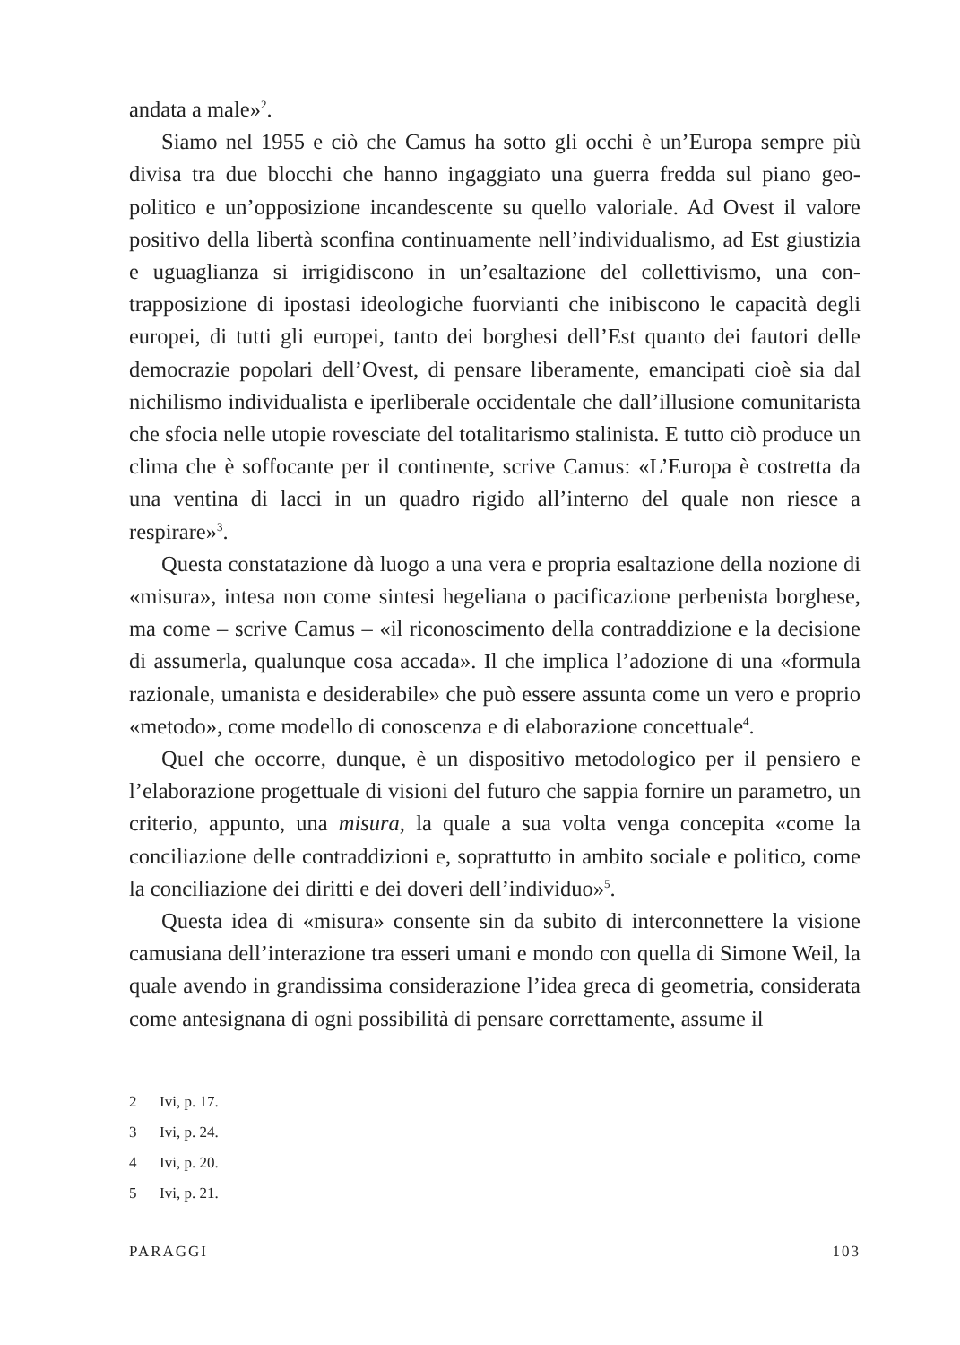andata a male»<sup>2</sup>.
Siamo nel 1955 e ciò che Camus ha sotto gli occhi è un’Europa sempre più divisa tra due blocchi che hanno ingaggiato una guerra fredda sul piano geo­politico e un’opposizione incandescente su quello valoriale. Ad Ovest il valore positivo della libertà sconfina continuamente nell’individualismo, ad Est giu­stizia e uguaglianza si irrigidiscono in un’esaltazione del collettivismo, una con­trapposizione di ipostasi ideologiche fuorvianti che inibiscono le capacità degli europei, di tutti gli europei, tanto dei borghesi dell’Est quanto dei fautori delle democrazie popolari dell’Ovest, di pensare liberamente, emancipati cioè sia dal nichilismo individualista e iperliberale occidentale che dall’illusione comuni­tarista che sfocia nelle utopie rovesciate del totalitarismo stalinista. E tutto ciò produce un clima che è soffocante per il continente, scrive Camus: «L’Europa è costretta da una ventina di lacci in un quadro rigido all’interno del quale non riesce a respirare»<sup>3</sup>.
Questa constatazione dà luogo a una vera e propria esaltazione della nozione di «misura», intesa non come sintesi hegeliana o pacificazione perbenista bor­ghese, ma come – scrive Camus – «il riconoscimento della contraddizione e la decisione di assumerla, qualunque cosa accada». Il che implica l’adozione di una «formula razionale, umanista e desiderabile» che può essere assunta come un vero e proprio «metodo», come modello di conoscenza e di elaborazione concettuale<sup>4</sup>.
Quel che occorre, dunque, è un dispositivo metodologico per il pensiero e l’elaborazione progettuale di visioni del futuro che sappia fornire un parametro, un criterio, appunto, una misura, la quale a sua volta venga concepita «come la conciliazione delle contraddizioni e, soprattutto in ambito sociale e politico, come la conciliazione dei diritti e dei doveri dell’individuo»<sup>5</sup>.
Questa idea di «misura» consente sin da subito di interconnettere la visione camusiana dell’interazione tra esseri umani e mondo con quella di Simone Weil, la quale avendo in grandissima considerazione l’idea greca di geometria, consi­derata come antesignana di ogni possibilità di pensare correttamente, assume il
2 Ivi, p. 17.
3 Ivi, p. 24.
4 Ivi, p. 20.
5 Ivi, p. 21.
PARAGGI 103